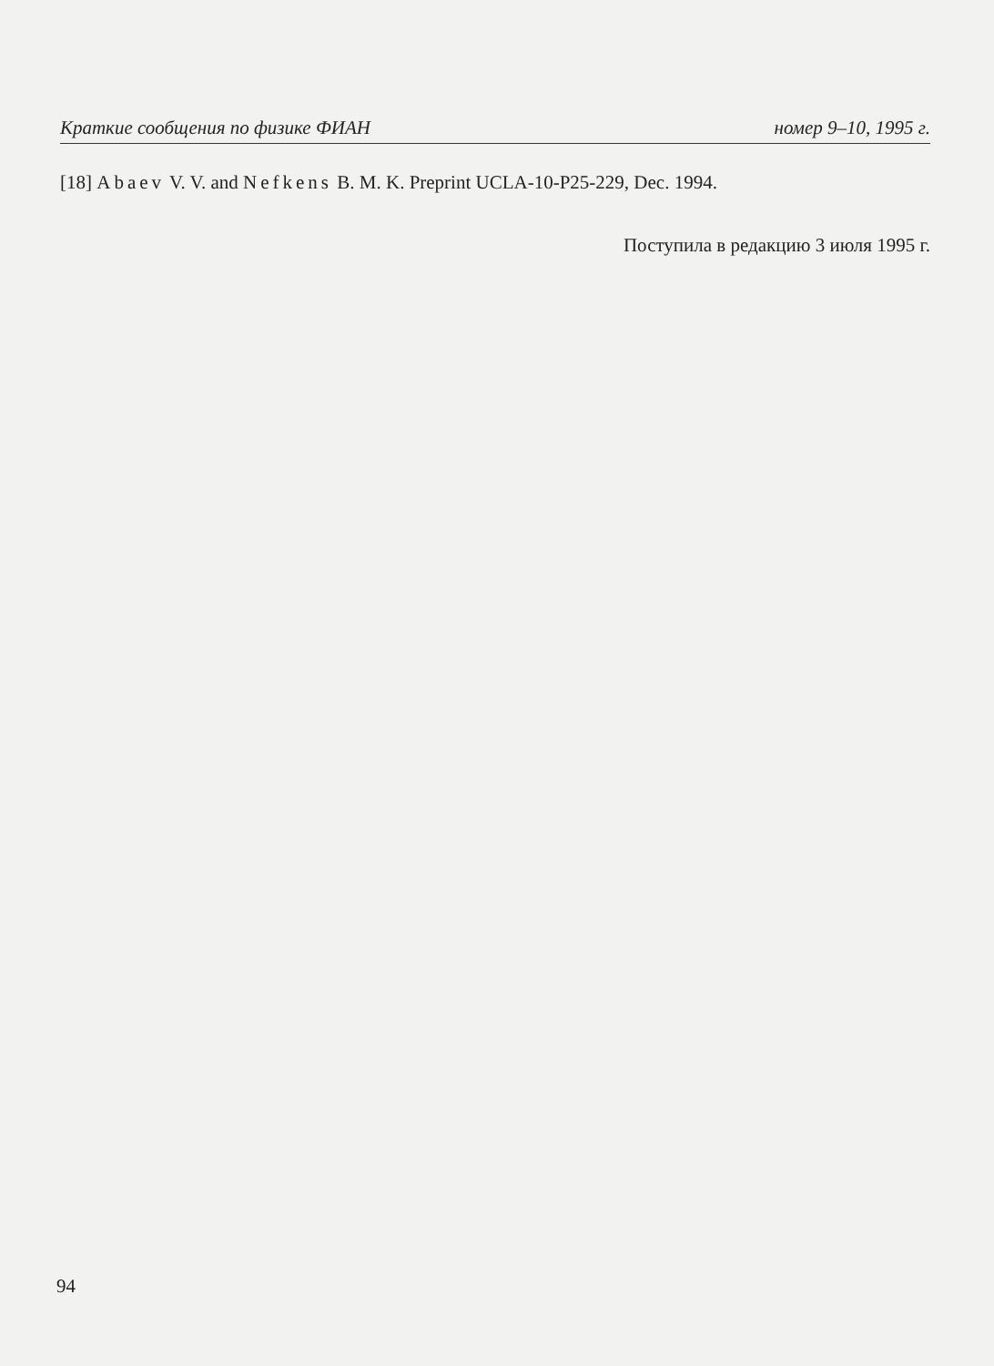Краткие сообщения по физике ФИАН номер 9–10, 1995 г.
[18] Abaev V. V. and Nefkens B. M. K. Preprint UCLA-10-P25-229, Dec. 1994.
Поступила в редакцию 3 июля 1995 г.
94